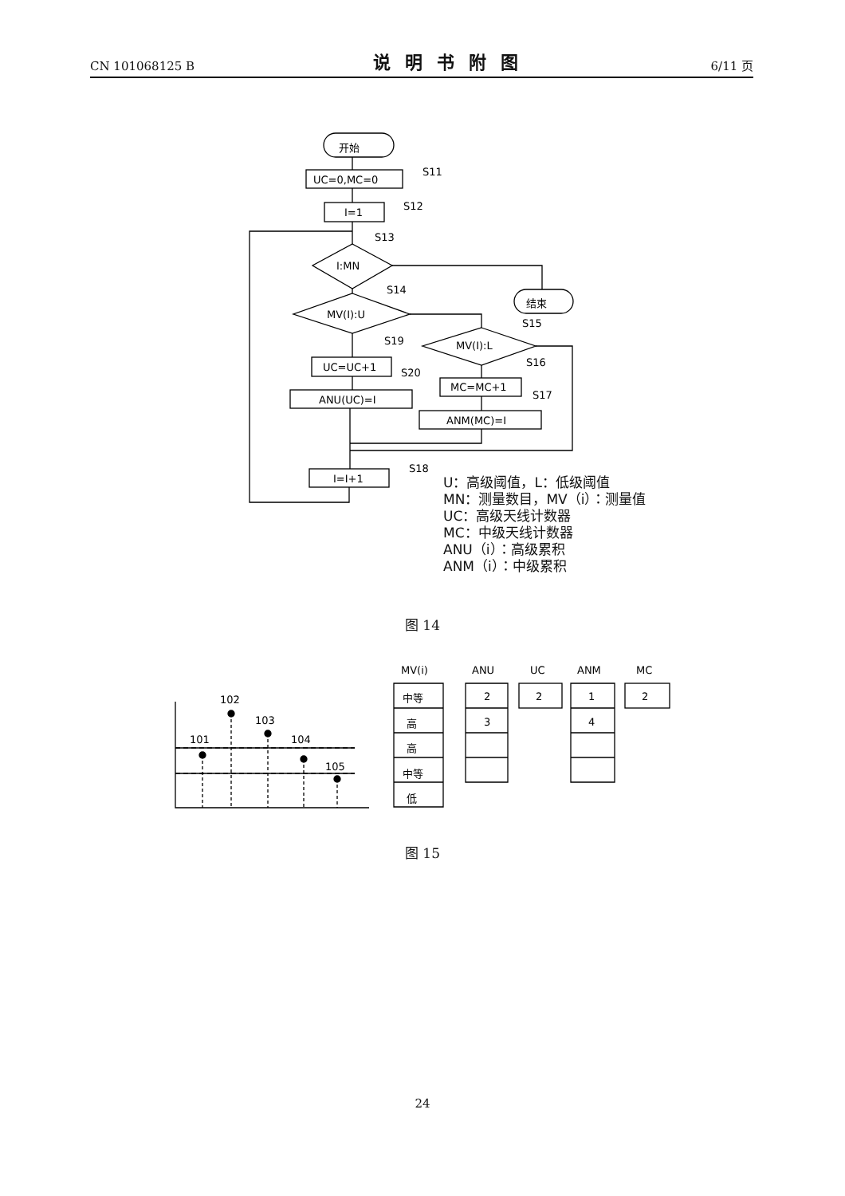CN 101068125 B 说明书附图 6/11 页
开始
UC=0,MC=0
S11
I=1
S12
I:MN
S13
MV(I):U
S14
结束
MV(I):L
S15
UC=UC+1
S19
ANU(UC)=I
S20
MC=MC+1
S16
ANM(MC)=I
S17
I=I+1
S18
U：高级阈值，L：低级阈值
MN：测量数目，MV（i）：测量值
UC：高级天线计数器
MC：中级天线计数器
ANU（i）：高级累积
ANM（i）：中级累积
图 14
101
102
103
104
105
MV(i)
ANU
UC
ANM
MC
2
3
2
1
4
2
中等
高
高
中等
低
图 15
24